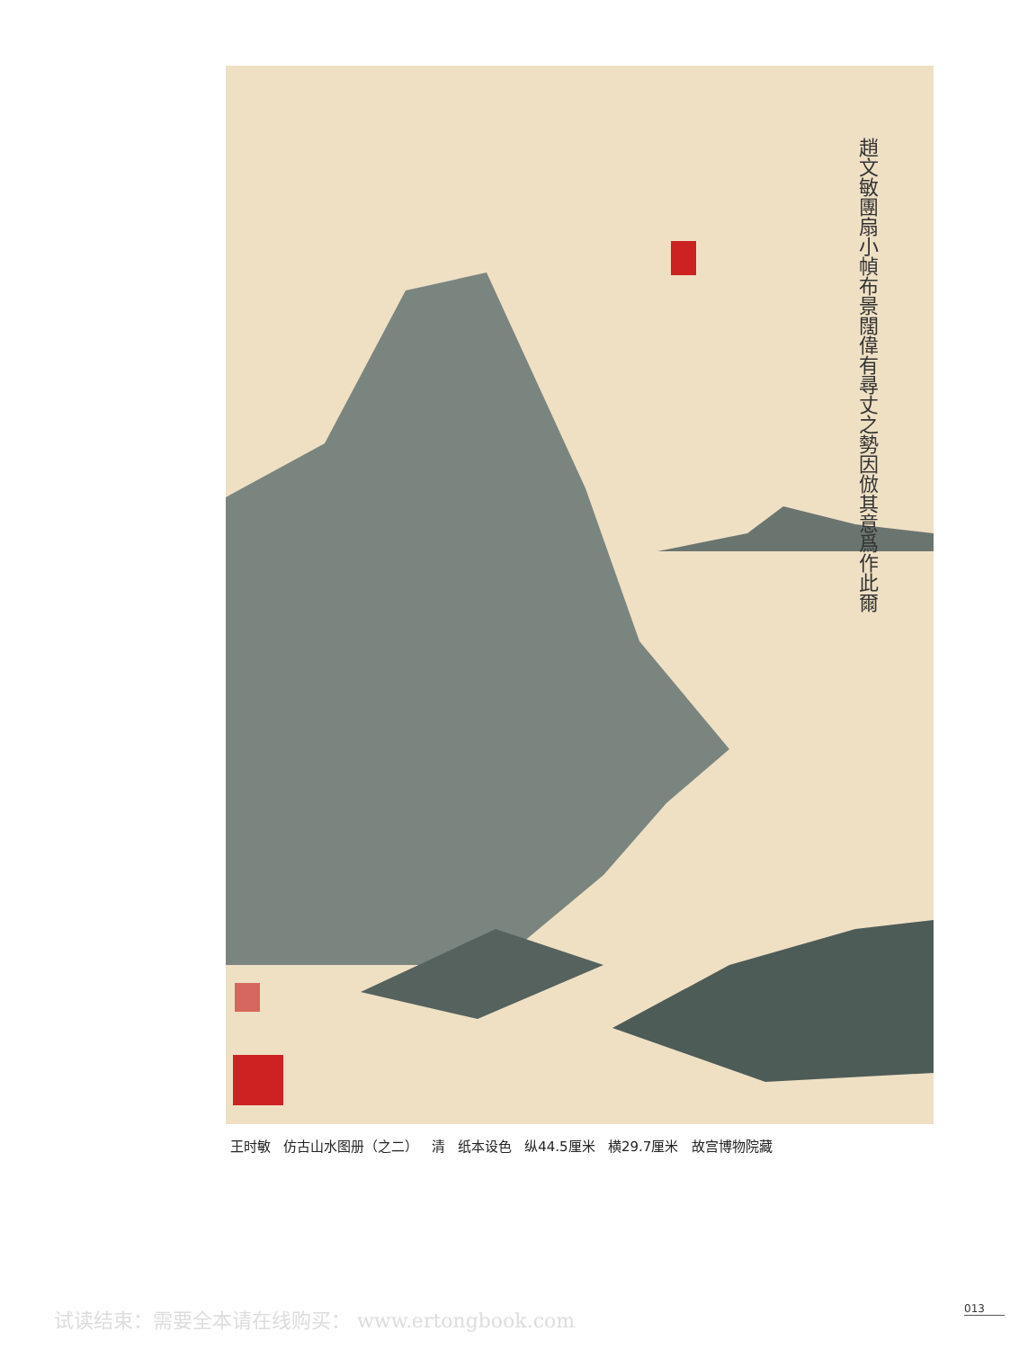趙文敏團扇小幀布景闊偉有尋丈之勢因倣其意爲作此爾
王时敏 仿古山水图册（之二） 清 纸本设色 纵44.5厘米 横29.7厘米 故宫博物院藏
试读结束：需要全本请在线购买： www.ertongbook.com
013